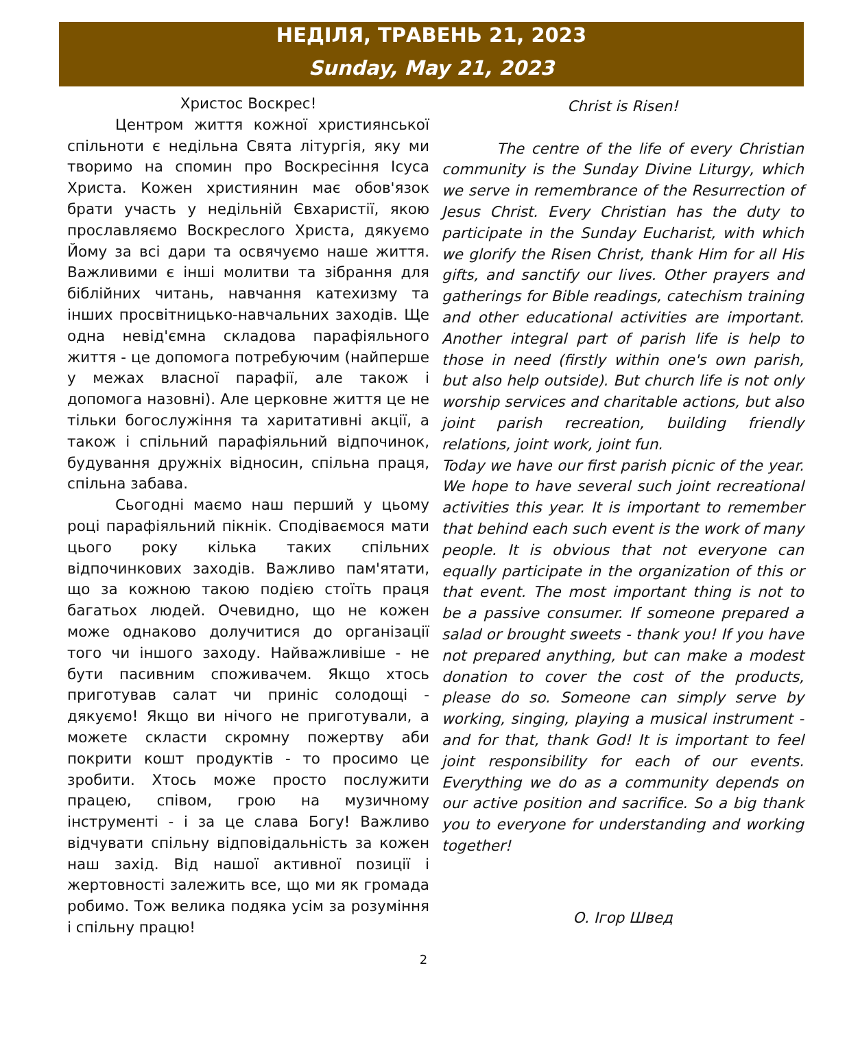НЕДІЛЯ, ТРАВЕНЬ 21, 2023
Sunday, May 21, 2023
Христос Воскрес!
Центром життя кожної християнської спільноти є недільна Свята літургія, яку ми творимо на спомин про Воскресіння Ісуса Христа. Кожен християнин має обов'язок брати участь у недільній Євхаристії, якою прославляємо Воскреслого Христа, дякуємо Йому за всі дари та освячуємо наше життя. Важливими є інші молитви та зібрання для біблійних читань, навчання катехизму та інших просвітницько-навчальних заходів. Ще одна невід'ємна складова парафіяльного життя - це допомога потребуючим (найперше у межах власної парафії, але також і допомога назовні). Але церковне життя це не тільки богослужіння та харитативні акції, а також і спільний парафіяльний відпочинок, будування дружніх відносин, спільна праця, спільна забава.
Сьогодні маємо наш перший у цьому році парафіяльний пікнік. Сподіваємося мати цього року кілька таких спільних відпочинкових заходів. Важливо пам'ятати, що за кожною такою подією стоїть праця багатьох людей. Очевидно, що не кожен може однаково долучитися до організації того чи іншого заходу. Найважливіше - не бути пасивним споживачем. Якщо хтось приготував салат чи приніс солодощі - дякуємо! Якщо ви нічого не приготували, а можете скласти скромну пожертву аби покрити кошт продуктів - то просимо це зробити. Хтось може просто послужити працею, співом, грою на музичному інструменті - і за це слава Богу! Важливо відчувати спільну відповідальність за кожен наш захід. Від нашої активної позиції і жертовності залежить все, що ми як громада робимо. Тож велика подяка усім за розуміння і спільну працю!
Christ is Risen!
The centre of the life of every Christian community is the Sunday Divine Liturgy, which we serve in remembrance of the Resurrection of Jesus Christ. Every Christian has the duty to participate in the Sunday Eucharist, with which we glorify the Risen Christ, thank Him for all His gifts, and sanctify our lives. Other prayers and gatherings for Bible readings, catechism training and other educational activities are important. Another integral part of parish life is help to those in need (firstly within one's own parish, but also help outside). But church life is not only worship services and charitable actions, but also joint parish recreation, building friendly relations, joint work, joint fun.
Today we have our first parish picnic of the year. We hope to have several such joint recreational activities this year. It is important to remember that behind each such event is the work of many people. It is obvious that not everyone can equally participate in the organization of this or that event. The most important thing is not to be a passive consumer. If someone prepared a salad or brought sweets - thank you! If you have not prepared anything, but can make a modest donation to cover the cost of the products, please do so. Someone can simply serve by working, singing, playing a musical instrument - and for that, thank God! It is important to feel joint responsibility for each of our events. Everything we do as a community depends on our active position and sacrifice. So a big thank you to everyone for understanding and working together!
О. Ігор Швед
2